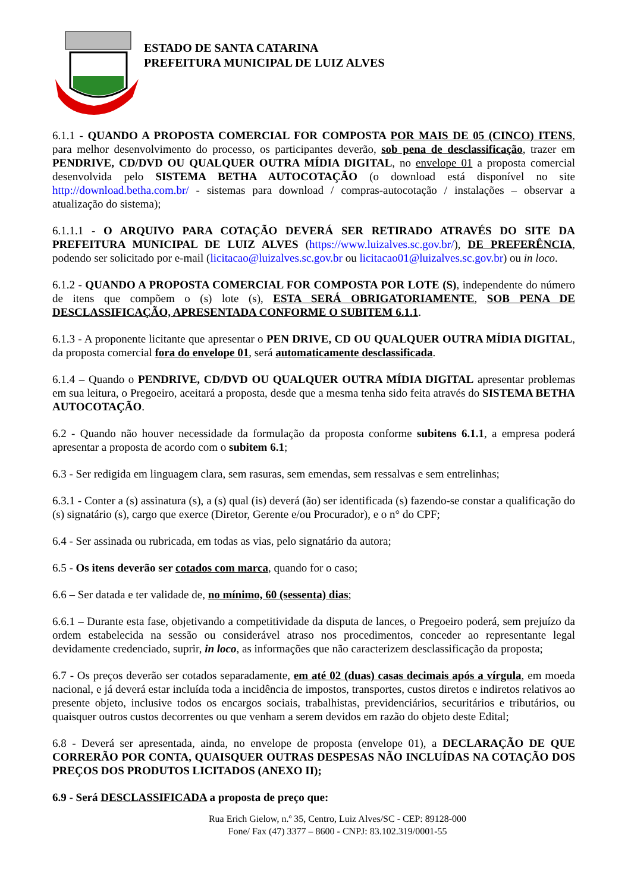ESTADO DE SANTA CATARINA
PREFEITURA MUNICIPAL DE LUIZ ALVES
6.1.1 - QUANDO A PROPOSTA COMERCIAL FOR COMPOSTA POR MAIS DE 05 (CINCO) ITENS, para melhor desenvolvimento do processo, os participantes deverão, sob pena de desclassificação, trazer em PENDRIVE, CD/DVD OU QUALQUER OUTRA MÍDIA DIGITAL, no envelope 01 a proposta comercial desenvolvida pelo SISTEMA BETHA AUTOCOTAÇÃO (o download está disponível no site http://download.betha.com.br/ - sistemas para download / compras-autocotação / instalações – observar a atualização do sistema);
6.1.1.1 - O ARQUIVO PARA COTAÇÃO DEVERÁ SER RETIRADO ATRAVÉS DO SITE DA PREFEITURA MUNICIPAL DE LUIZ ALVES (https://www.luizalves.sc.gov.br/), DE PREFERÊNCIA, podendo ser solicitado por e-mail (licitacao@luizalves.sc.gov.br ou licitacao01@luizalves.sc.gov.br) ou in loco.
6.1.2 - QUANDO A PROPOSTA COMERCIAL FOR COMPOSTA POR LOTE (S), independente do número de itens que compõem o (s) lote (s), ESTA SERÁ OBRIGATORIAMENTE, SOB PENA DE DESCLASSIFICAÇÃO, APRESENTADA CONFORME O SUBITEM 6.1.1.
6.1.3 - A proponente licitante que apresentar o PEN DRIVE, CD OU QUALQUER OUTRA MÍDIA DIGITAL, da proposta comercial fora do envelope 01, será automaticamente desclassificada.
6.1.4 – Quando o PENDRIVE, CD/DVD OU QUALQUER OUTRA MÍDIA DIGITAL apresentar problemas em sua leitura, o Pregoeiro, aceitará a proposta, desde que a mesma tenha sido feita através do SISTEMA BETHA AUTOCOTAÇÃO.
6.2 - Quando não houver necessidade da formulação da proposta conforme subitens 6.1.1, a empresa poderá apresentar a proposta de acordo com o subitem 6.1;
6.3 - Ser redigida em linguagem clara, sem rasuras, sem emendas, sem ressalvas e sem entrelinhas;
6.3.1 - Conter a (s) assinatura (s), a (s) qual (is) deverá (ão) ser identificada (s) fazendo-se constar a qualificação do (s) signatário (s), cargo que exerce (Diretor, Gerente e/ou Procurador), e o n° do CPF;
6.4 - Ser assinada ou rubricada, em todas as vias, pelo signatário da autora;
6.5 - Os itens deverão ser cotados com marca, quando for o caso;
6.6 – Ser datada e ter validade de, no mínimo, 60 (sessenta) dias;
6.6.1 – Durante esta fase, objetivando a competitividade da disputa de lances, o Pregoeiro poderá, sem prejuízo da ordem estabelecida na sessão ou considerável atraso nos procedimentos, conceder ao representante legal devidamente credenciado, suprir, in loco, as informações que não caracterizem desclassificação da proposta;
6.7 - Os preços deverão ser cotados separadamente, em até 02 (duas) casas decimais após a vírgula, em moeda nacional, e já deverá estar incluída toda a incidência de impostos, transportes, custos diretos e indiretos relativos ao presente objeto, inclusive todos os encargos sociais, trabalhistas, previdenciários, securitários e tributários, ou quaisquer outros custos decorrentes ou que venham a serem devidos em razão do objeto deste Edital;
6.8 - Deverá ser apresentada, ainda, no envelope de proposta (envelope 01), a DECLARAÇÃO DE QUE CORRERÃO POR CONTA, QUAISQUER OUTRAS DESPESAS NÃO INCLUÍDAS NA COTAÇÃO DOS PREÇOS DOS PRODUTOS LICITADOS (ANEXO II);
6.9 - Será DESCLASSIFICADA a proposta de preço que:
Rua Erich Gielow, n.º 35, Centro, Luiz Alves/SC - CEP: 89128-000
Fone/ Fax (47) 3377 – 8600 - CNPJ: 83.102.319/0001-55